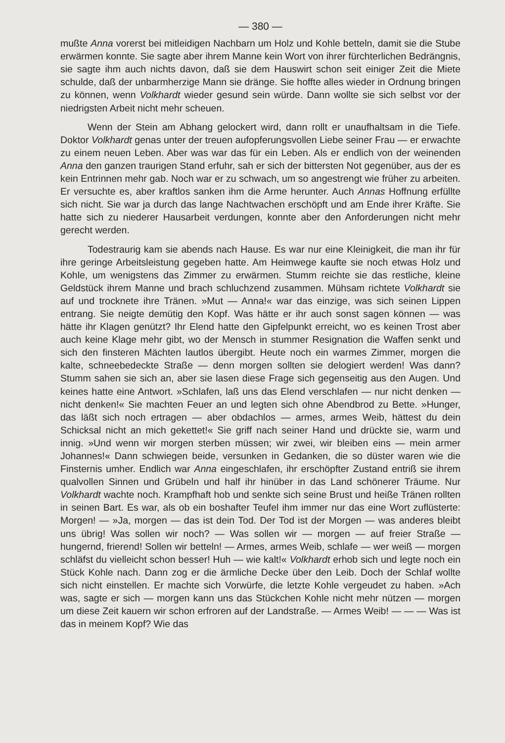— 380 —
mußte Anna vorerst bei mitleidigen Nachbarn um Holz und Kohle betteln, damit sie die Stube erwärmen konnte. Sie sagte aber ihrem Manne kein Wort von ihrer fürchterlichen Bedrängnis, sie sagte ihm auch nichts davon, daß sie dem Hauswirt schon seit einiger Zeit die Miete schulde, daß der unbarmherzige Mann sie dränge. Sie hoffte alles wieder in Ordnung bringen zu können, wenn Volkhardt wieder gesund sein würde. Dann wollte sie sich selbst vor der niedrigsten Arbeit nicht mehr scheuen.
Wenn der Stein am Abhang gelockert wird, dann rollt er unaufhaltsam in die Tiefe. Doktor Volkhardt genas unter der treuen aufopferungsvollen Liebe seiner Frau — er erwachte zu einem neuen Leben. Aber was war das für ein Leben. Als er endlich von der weinenden Anna den ganzen traurigen Stand erfuhr, sah er sich der bittersten Not gegenüber, aus der es kein Entrinnen mehr gab. Noch war er zu schwach, um so angestrengt wie früher zu arbeiten. Er versuchte es, aber kraftlos sanken ihm die Arme herunter. Auch Annas Hoffnung erfüllte sich nicht. Sie war ja durch das lange Nachtwachen erschöpft und am Ende ihrer Kräfte. Sie hatte sich zu niederer Hausarbeit verdungen, konnte aber den Anforderungen nicht mehr gerecht werden.
Todestraurig kam sie abends nach Hause. Es war nur eine Kleinigkeit, die man ihr für ihre geringe Arbeitsleistung gegeben hatte. Am Heimwege kaufte sie noch etwas Holz und Kohle, um wenigstens das Zimmer zu erwärmen. Stumm reichte sie das restliche, kleine Geldstück ihrem Manne und brach schluchzend zusammen. Mühsam richtete Volkhardt sie auf und trocknete ihre Tränen. »Mut — Anna!« war das einzige, was sich seinen Lippen entrang. Sie neigte demütig den Kopf. Was hätte er ihr auch sonst sagen können — was hätte ihr Klagen genützt? Ihr Elend hatte den Gipfelpunkt erreicht, wo es keinen Trost aber auch keine Klage mehr gibt, wo der Mensch in stummer Resignation die Waffen senkt und sich den finsteren Mächten lautlos übergibt. Heute noch ein warmes Zimmer, morgen die kalte, schneebedeckte Straße — denn morgen sollten sie delogiert werden! Was dann? Stumm sahen sie sich an, aber sie lasen diese Frage sich gegenseitig aus den Augen. Und keines hatte eine Antwort. »Schlafen, laß uns das Elend verschlafen — nur nicht denken — nicht denken!« Sie machten Feuer an und legten sich ohne Abendbrod zu Bette. »Hunger, das läßt sich noch ertragen — aber obdachlos — armes, armes Weib, hättest du dein Schicksal nicht an mich gekettet!« Sie griff nach seiner Hand und drückte sie, warm und innig. »Und wenn wir morgen sterben müssen; wir zwei, wir bleiben eins — mein armer Johannes!« Dann schwiegen beide, versunken in Gedanken, die so düster waren wie die Finsternis umher. Endlich war Anna eingeschlafen, ihr erschöpfter Zustand entriß sie ihrem qualvollen Sinnen und Grübeln und half ihr hinüber in das Land schönerer Träume. Nur Volkhardt wachte noch. Krampfhaft hob und senkte sich seine Brust und heiße Tränen rollten in seinen Bart. Es war, als ob ein boshafter Teufel ihm immer nur das eine Wort zuflüsterte: Morgen! — »Ja, morgen — das ist dein Tod. Der Tod ist der Morgen — was anderes bleibt uns übrig! Was sollen wir noch? — Was sollen wir — morgen — auf freier Straße — hungernd, frierend! Sollen wir betteln! — Armes, armes Weib, schlafe — wer weiß — morgen schläfst du vielleicht schon besser! Huh — wie kalt!« Volkhardt erhob sich und legte noch ein Stück Kohle nach. Dann zog er die ärmliche Decke über den Leib. Doch der Schlaf wollte sich nicht einstellen. Er machte sich Vorwürfe, die letzte Kohle vergeudet zu haben. »Ach was, sagte er sich — morgen kann uns das Stückchen Kohle nicht mehr nützen — morgen um diese Zeit kauern wir schon erfroren auf der Landstraße. — Armes Weib! — — — Was ist das in meinem Kopf? Wie das